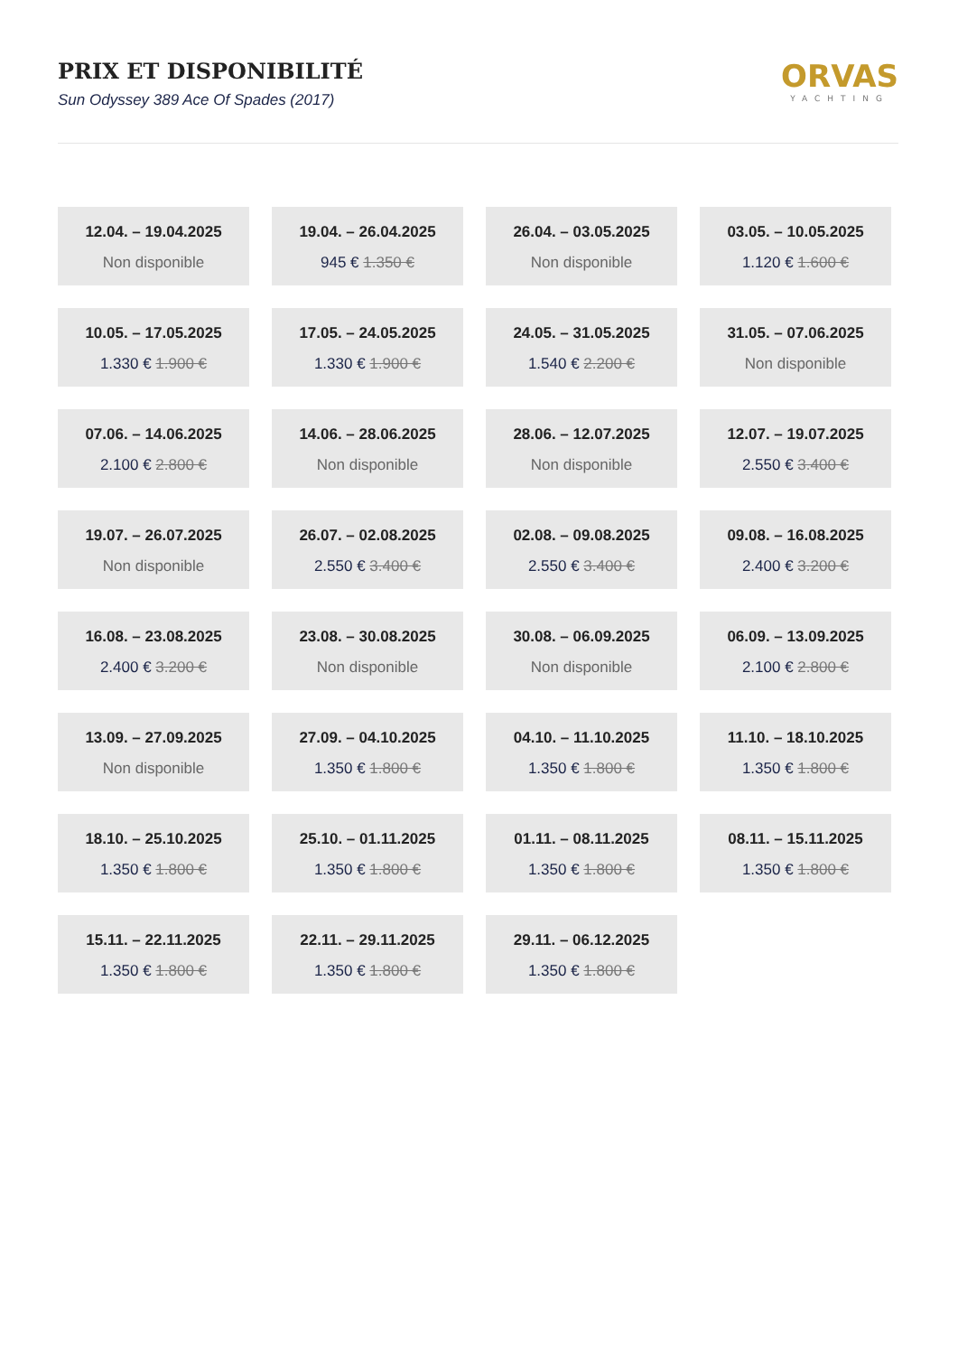PRIX ET DISPONIBILITÉ
Sun Odyssey 389 Ace Of Spades (2017)
ORVAS
YACHTING
12.04. – 19.04.2025
Non disponible
19.04. – 26.04.2025
945 € 1.350 €
26.04. – 03.05.2025
Non disponible
03.05. – 10.05.2025
1.120 € 1.600 €
10.05. – 17.05.2025
1.330 € 1.900 €
17.05. – 24.05.2025
1.330 € 1.900 €
24.05. – 31.05.2025
1.540 € 2.200 €
31.05. – 07.06.2025
Non disponible
07.06. – 14.06.2025
2.100 € 2.800 €
14.06. – 28.06.2025
Non disponible
28.06. – 12.07.2025
Non disponible
12.07. – 19.07.2025
2.550 € 3.400 €
19.07. – 26.07.2025
Non disponible
26.07. – 02.08.2025
2.550 € 3.400 €
02.08. – 09.08.2025
2.550 € 3.400 €
09.08. – 16.08.2025
2.400 € 3.200 €
16.08. – 23.08.2025
2.400 € 3.200 €
23.08. – 30.08.2025
Non disponible
30.08. – 06.09.2025
Non disponible
06.09. – 13.09.2025
2.100 € 2.800 €
13.09. – 27.09.2025
Non disponible
27.09. – 04.10.2025
1.350 € 1.800 €
04.10. – 11.10.2025
1.350 € 1.800 €
11.10. – 18.10.2025
1.350 € 1.800 €
18.10. – 25.10.2025
1.350 € 1.800 €
25.10. – 01.11.2025
1.350 € 1.800 €
01.11. – 08.11.2025
1.350 € 1.800 €
08.11. – 15.11.2025
1.350 € 1.800 €
15.11. – 22.11.2025
1.350 € 1.800 €
22.11. – 29.11.2025
1.350 € 1.800 €
29.11. – 06.12.2025
1.350 € 1.800 €